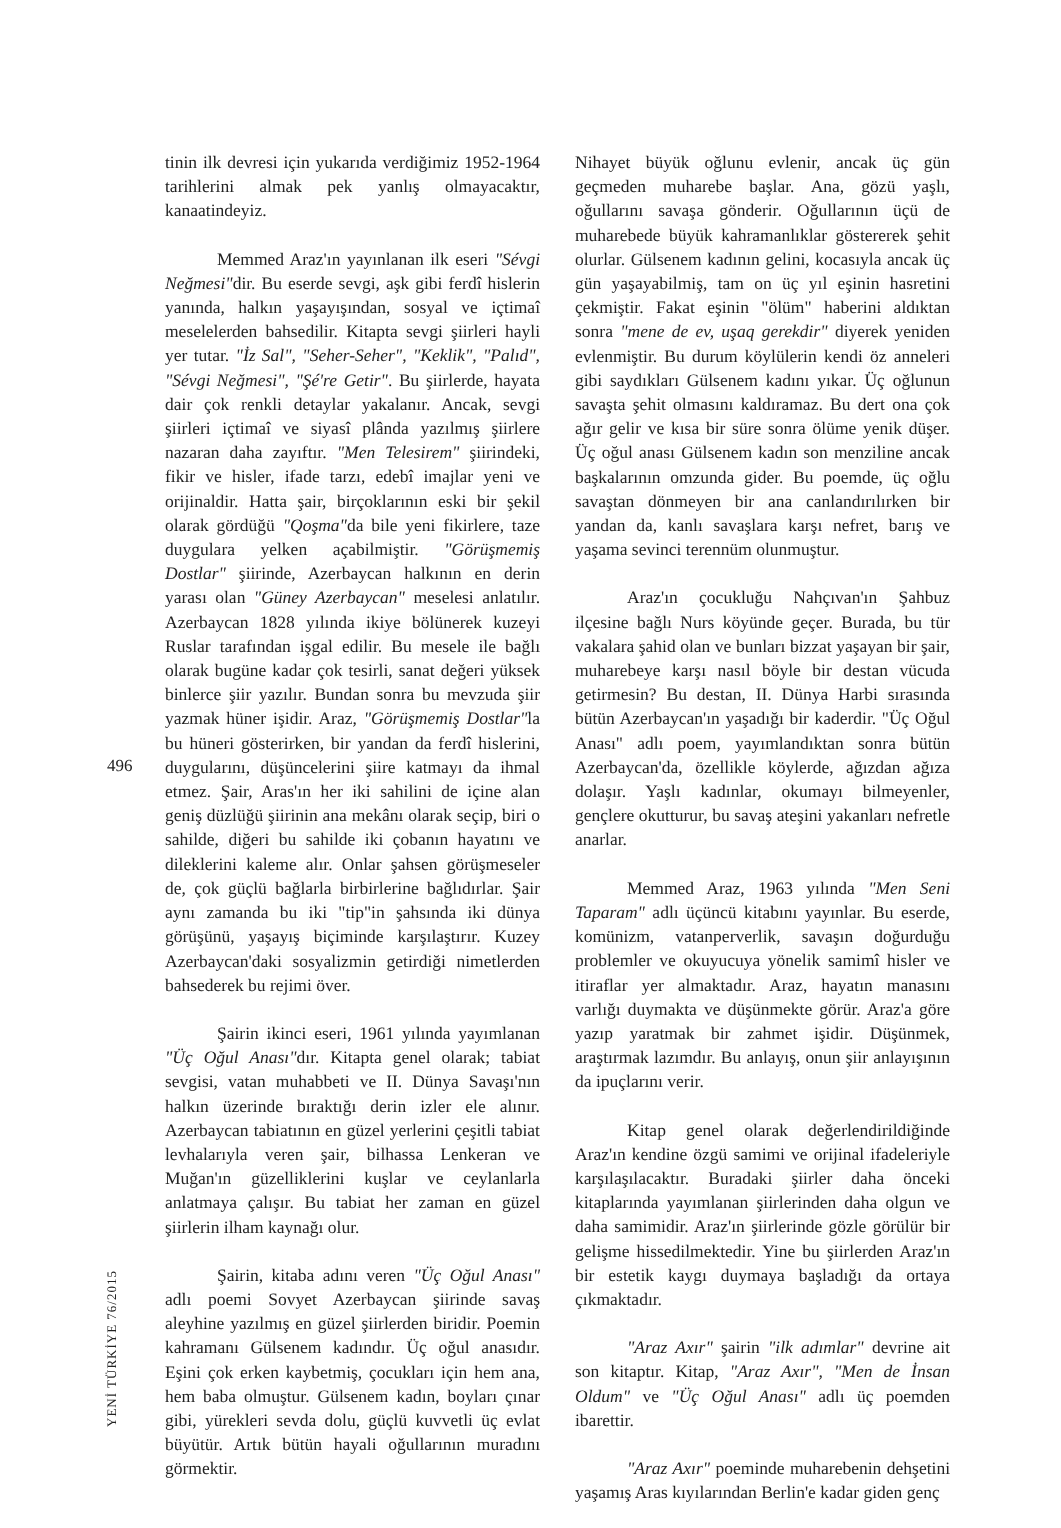496
YENİ TÜRKİYE 76/2015
tinin ilk devresi için yukarıda verdiğimiz 1952-1964 tarihlerini almak pek yanlış olmayacaktır, kanaatindeyiz.
Memmed Araz'ın yayınlanan ilk eseri "Sévgi Neğmesi"dir. Bu eserde sevgi, aşk gibi ferdî hislerin yanında, halkın yaşayışından, sosyal ve içtimaî meselelerden bahsedilir. Kitapta sevgi şiirleri hayli yer tutar. "İz Sal", "Seher-Seher", "Keklik", "Palıd", "Sévgi Neğmesi", "Şé're Getir". Bu şiirlerde, hayata dair çok renkli detaylar yakalanır. Ancak, sevgi şiirleri içtimaî ve siyasî plânda yazılmış şiirlere nazaran daha zayıftır. "Men Telesirem" şiirindeki, fikir ve hisler, ifade tarzı, edebî imajlar yeni ve orijinaldir. Hatta şair, birçoklarının eski bir şekil olarak gördüğü "Qoşma"da bile yeni fikirlere, taze duygulara yelken açabilmiştir. "Görüşmemiş Dostlar" şiirinde, Azerbaycan halkının en derin yarası olan "Güney Azerbaycan" meselesi anlatılır. Azerbaycan 1828 yılında ikiye bölünerek kuzeyi Ruslar tarafından işgal edilir. Bu mesele ile bağlı olarak bugüne kadar çok tesirli, sanat değeri yüksek binlerce şiir yazılır. Bundan sonra bu mevzuda şiir yazmak hüner işidir. Araz, "Görüşmemiş Dostlar"la bu hüneri gösterirken, bir yandan da ferdî hislerini, duygularını, düşüncelerini şiire katmayı da ihmal etmez. Şair, Aras'ın her iki sahilini de içine alan geniş düzlüğü şiirinin ana mekânı olarak seçip, biri o sahilde, diğeri bu sahilde iki çobanın hayatını ve dileklerini kaleme alır. Onlar şahsen görüşmeseler de, çok güçlü bağlarla birbirlerine bağlıdırlar. Şair aynı zamanda bu iki "tip"in şahsında iki dünya görüşünü, yaşayış biçiminde karşılaştırır. Kuzey Azerbaycan'daki sosyalizmin getirdiği nimetlerden bahsederek bu rejimi över.
Şairin ikinci eseri, 1961 yılında yayımlanan "Üç Oğul Anası"dır. Kitapta genel olarak; tabiat sevgisi, vatan muhabbeti ve II. Dünya Savaşı'nın halkın üzerinde bıraktığı derin izler ele alınır. Azerbaycan tabiatının en güzel yerlerini çeşitli tabiat levhalarıyla veren şair, bilhassa Lenkeran ve Muğan'ın güzelliklerini kuşlar ve ceylanlarla anlatmaya çalışır. Bu tabiat her zaman en güzel şiirlerin ilham kaynağı olur.
Şairin, kitaba adını veren "Üç Oğul Anası" adlı poemi Sovyet Azerbaycan şiirinde savaş aleyhine yazılmış en güzel şiirlerden biridir. Poemin kahramanı Gülsenem kadındır. Üç oğul anasıdır. Eşini çok erken kaybetmiş, çocukları için hem ana, hem baba olmuştur. Gülsenem kadın, boyları çınar gibi, yürekleri sevda dolu, güçlü kuvvetli üç evlat büyütür. Artık bütün hayali oğullarının muradını görmektir.
Nihayet büyük oğlunu evlenir, ancak üç gün geçmeden muharebe başlar. Ana, gözü yaşlı, oğullarını savaşa gönderir. Oğullarının üçü de muharebede büyük kahramanlıklar göstererek şehit olurlar. Gülsenem kadının gelini, kocasıyla ancak üç gün yaşayabilmiş, tam on üç yıl eşinin hasretini çekmiştir. Fakat eşinin "ölüm" haberini aldıktan sonra "mene de ev, uşaq gerekdir" diyerek yeniden evlenmiştir. Bu durum köylülerin kendi öz anneleri gibi saydıkları Gülsenem kadını yıkar. Üç oğlunun savaşta şehit olmasını kaldıramaz. Bu dert ona çok ağır gelir ve kısa bir süre sonra ölüme yenik düşer. Üç oğul anası Gülsenem kadın son menziline ancak başkalarının omzunda gider. Bu poemde, üç oğlu savaştan dönmeyen bir ana canlandırılırken bir yandan da, kanlı savaşlara karşı nefret, barış ve yaşama sevinci terennüm olunmuştur.
Araz'ın çocukluğu Nahçıvan'ın Şahbuz ilçesine bağlı Nurs köyünde geçer. Burada, bu tür vakalara şahid olan ve bunları bizzat yaşayan bir şair, muharebeye karşı nasıl böyle bir destan vücuda getirmesin? Bu destan, II. Dünya Harbi sırasında bütün Azerbaycan'ın yaşadığı bir kaderdir. "Üç Oğul Anası" adlı poem, yayımlandıktan sonra bütün Azerbaycan'da, özellikle köylerde, ağızdan ağıza dolaşır. Yaşlı kadınlar, okumayı bilmeyenler, gençlere okutturur, bu savaş ateşini yakanları nefretle anarlar.
Memmed Araz, 1963 yılında "Men Seni Taparam" adlı üçüncü kitabını yayınlar. Bu eserde, komünizm, vatanperverlik, savaşın doğurduğu problemler ve okuyucuya yönelik samimî hisler ve itiraflar yer almaktadır. Araz, hayatın manasını varlığı duymakta ve düşünmekte görür. Araz'a göre yazıp yaratmak bir zahmet işidir. Düşünmek, araştırmak lazımdır. Bu anlayış, onun şiir anlayışının da ipuçlarını verir.
Kitap genel olarak değerlendirildiğinde Araz'ın kendine özgü samimi ve orijinal ifadeleriyle karşılaşılacaktır. Buradaki şiirler daha önceki kitaplarında yayımlanan şiirlerinden daha olgun ve daha samimidir. Araz'ın şiirlerinde gözle görülür bir gelişme hissedilmektedir. Yine bu şiirlerden Araz'ın bir estetik kaygı duymaya başladığı da ortaya çıkmaktadır.
"Araz Axır" şairin "ilk adımlar" devrine ait son kitaptır. Kitap, "Araz Axır", "Men de İnsan Oldum" ve "Üç Oğul Anası" adlı üç poemden ibarettir.
"Araz Axır" poeminde muharebenin dehşetini yaşamış Aras kıyılarından Berlin'e kadar giden genç